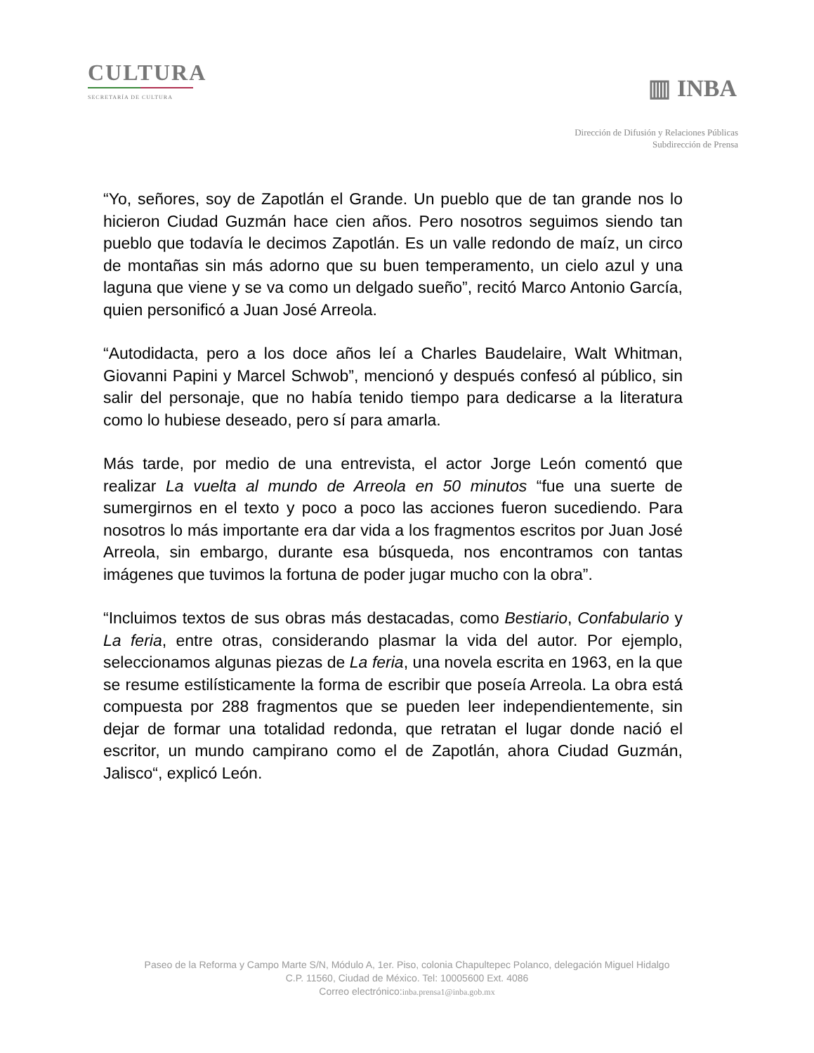CULTURA
SECRETARÍA DE CULTURA
▥ INBA
Dirección de Difusión y Relaciones Públicas
Subdirección de Prensa
“Yo, señores, soy de Zapotlán el Grande. Un pueblo que de tan grande nos lo hicieron Ciudad Guzmán hace cien años. Pero nosotros seguimos siendo tan pueblo que todavía le decimos Zapotlán. Es un valle redondo de maíz, un circo de montañas sin más adorno que su buen temperamento, un cielo azul y una laguna que viene y se va como un delgado sueño”, recitó Marco Antonio García, quien personificó a Juan José Arreola.
“Autodidacta, pero a los doce años leí a Charles Baudelaire, Walt Whitman, Giovanni Papini y Marcel Schwob”, mencionó y después confesó al público, sin salir del personaje, que no había tenido tiempo para dedicarse a la literatura como lo hubiese deseado, pero sí para amarla.
Más tarde, por medio de una entrevista, el actor Jorge León comentó que realizar La vuelta al mundo de Arreola en 50 minutos “fue una suerte de sumergirnos en el texto y poco a poco las acciones fueron sucediendo. Para nosotros lo más importante era dar vida a los fragmentos escritos por Juan José Arreola, sin embargo, durante esa búsqueda, nos encontramos con tantas imágenes que tuvimos la fortuna de poder jugar mucho con la obra”.
“Incluimos textos de sus obras más destacadas, como Bestiario, Confabulario y La feria, entre otras, considerando plasmar la vida del autor. Por ejemplo, seleccionamos algunas piezas de La feria, una novela escrita en 1963, en la que se resume estilísticamente la forma de escribir que poseía Arreola. La obra está compuesta por 288 fragmentos que se pueden leer independientemente, sin dejar de formar una totalidad redonda, que retratan el lugar donde nació el escritor, un mundo campirano como el de Zapotlán, ahora Ciudad Guzmán, Jalisco“, explicó León.
Paseo de la Reforma y Campo Marte S/N, Módulo A, 1er. Piso, colonia Chapultepec Polanco, delegación Miguel Hidalgo
C.P. 11560, Ciudad de México. Tel: 10005600 Ext. 4086
Correo electrónico:inba.prensa1@inba.gob.mx